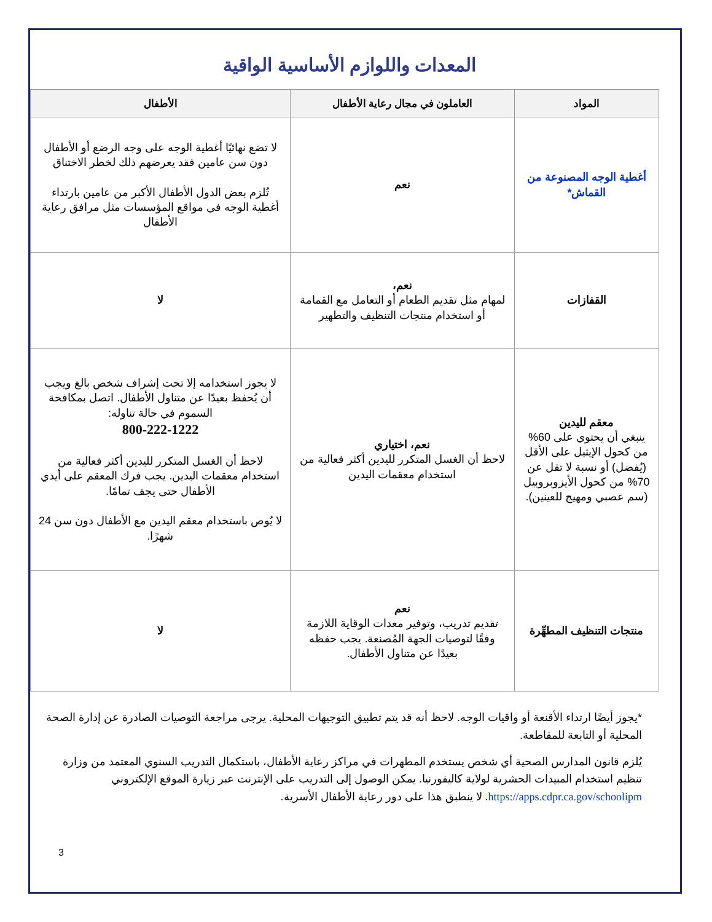المعدات واللوازم الأساسية الواقية
| المواد | العاملون في مجال رعاية الأطفال | الأطفال |
| --- | --- | --- |
| أغطية الوجه المصنوعة من القماش* | نعم | لا تضع نهائيًا أغطية الوجه على وجه الرضع أو الأطفال دون سن عامين فقد يعرضهم ذلك لخطر الاختناق تُلزم بعض الدول الأطفال الأكبر من عامين بارتداء أغطية الوجه في مواقع المؤسسات مثل مرافق رعاية الأطفال |
| القفازات | نعم، لمهام مثل تقديم الطعام أو التعامل مع القمامة أو استخدام منتجات التنظيف والتطهير | لا |
| معقم لليدين ينبغي أن يحتوي على 60% من كحول الإيثيل على الأقل (يُفضل) أو نسبة لا تقل عن 70% من كحول الأيزوبروبيل (سم عصبي ومهيج للعينين). | نعم، اختياري لاحظ أن الغسل المتكرر لليدين أكثر فعالية من استخدام معقمات اليدين | لا يجوز استخدامه إلا تحت إشراف شخص بالغ ويجب أن يُحفظ بعيدًا عن متناول الأطفال. اتصل بمكافحة السموم في حالة تناوله: 800-222-1222 لاحظ أن الغسل المتكرر لليدين أكثر فعالية من استخدام معقمات اليدين. يجب فرك المعقم على أيدي الأطفال حتى يجف تمامًا. لا يُوص باستخدام معقم اليدين مع الأطفال دون سن 24 شهرًا. |
| منتجات التنظيف المطهِّرة | نعم تقديم تدريب، وتوفير معدات الوقاية اللازمة وفقًا لتوصيات الجهة المُصنعة. يجب حفظه بعيدًا عن متناول الأطفال. | لا |
*يجوز أيضًا ارتداء الأقنعة أو واقيات الوجه. لاحظ أنه قد يتم تطبيق التوجيهات المحلية. يرجى مراجعة التوصيات الصادرة عن إدارة الصحة المحلية أو التابعة للمقاطعة.
يُلزم قانون المدارس الصحية أي شخص يستخدم المطهرات في مراكز رعاية الأطفال، باستكمال التدريب السنوي المعتمد من وزارة تنظيم استخدام المبيدات الحشرية لولاية كاليفورنيا. يمكن الوصول إلى التدريب على الإنترنت عبر زيارة الموقع الإلكتروني https://apps.cdpr.ca.gov/schoolipm. لا ينطبق هذا على دور رعاية الأطفال الأسرية.
3